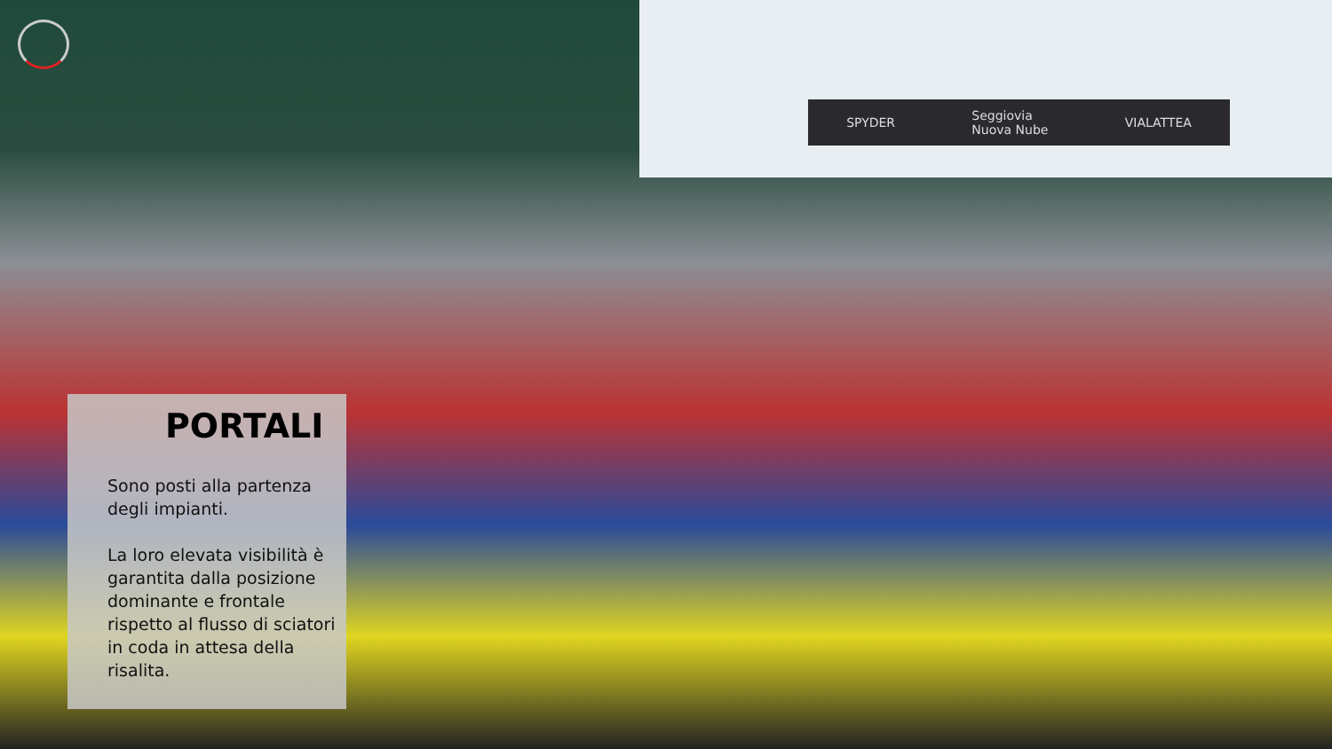SPYDER Seggiovia
Nuova Nube VIALATTEA
PORTALI
Sono posti alla partenza degli impianti.
La loro elevata visibilità è garantita dalla posizione dominante e frontale rispetto al flusso di sciatori in coda in attesa della risalita.